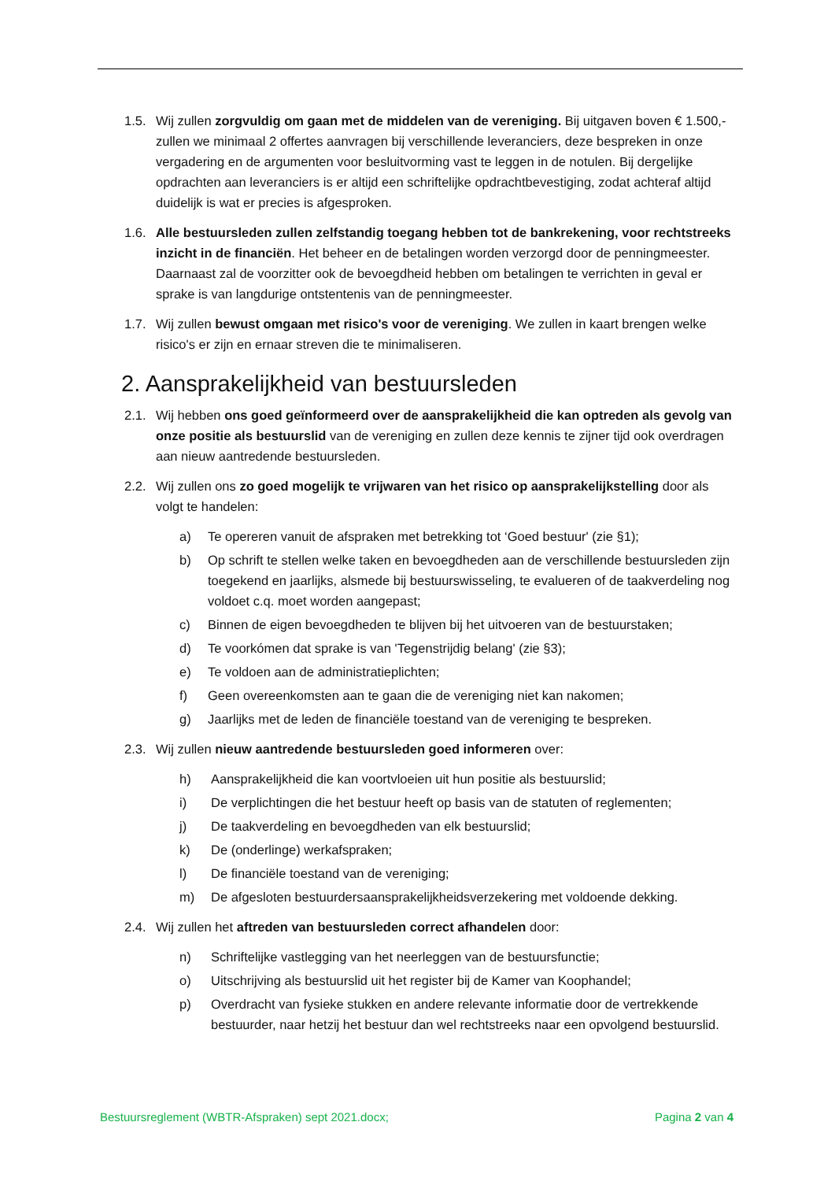1.5. Wij zullen zorgvuldig om gaan met de middelen van de vereniging. Bij uitgaven boven € 1.500,- zullen we minimaal 2 offertes aanvragen bij verschillende leveranciers, deze bespreken in onze vergadering en de argumenten voor besluitvorming vast te leggen in de notulen. Bij dergelijke opdrachten aan leveranciers is er altijd een schriftelijke opdrachtbevestiging, zodat achteraf altijd duidelijk is wat er precies is afgesproken.
1.6. Alle bestuursleden zullen zelfstandig toegang hebben tot de bankrekening, voor rechtstreeks inzicht in de financiën. Het beheer en de betalingen worden verzorgd door de penningmeester. Daarnaast zal de voorzitter ook de bevoegdheid hebben om betalingen te verrichten in geval er sprake is van langdurige ontstentenis van de penningmeester.
1.7. Wij zullen bewust omgaan met risico's voor de vereniging. We zullen in kaart brengen welke risico's er zijn en ernaar streven die te minimaliseren.
2. Aansprakelijkheid van bestuursleden
2.1. Wij hebben ons goed geïnformeerd over de aansprakelijkheid die kan optreden als gevolg van onze positie als bestuurslid van de vereniging en zullen deze kennis te zijner tijd ook overdragen aan nieuw aantredende bestuursleden.
2.2. Wij zullen ons zo goed mogelijk te vrijwaren van het risico op aansprakelijkstelling door als volgt te handelen:
a) Te opereren vanuit de afspraken met betrekking tot ‘Goed bestuur' (zie §1);
b) Op schrift te stellen welke taken en bevoegdheden aan de verschillende bestuursleden zijn toegekend en jaarlijks, alsmede bij bestuurswisseling, te evalueren of de taakverdeling nog voldoet c.q. moet worden aangepast;
c) Binnen de eigen bevoegdheden te blijven bij het uitvoeren van de bestuurstaken;
d) Te voorkómen dat sprake is van 'Tegenstrijdig belang' (zie §3);
e) Te voldoen aan de administratieplichten;
f) Geen overeenkomsten aan te gaan die de vereniging niet kan nakomen;
g) Jaarlijks met de leden de financiële toestand van de vereniging te bespreken.
2.3. Wij zullen nieuw aantredende bestuursleden goed informeren over:
h) Aansprakelijkheid die kan voortvloeien uit hun positie als bestuurslid;
i) De verplichtingen die het bestuur heeft op basis van de statuten of reglementen;
j) De taakverdeling en bevoegdheden van elk bestuurslid;
k) De (onderlinge) werkafspraken;
l) De financiële toestand van de vereniging;
m) De afgesloten bestuurdersaansprakelijkheidsverzekering met voldoende dekking.
2.4. Wij zullen het aftreden van bestuursleden correct afhandelen door:
n) Schriftelijke vastlegging van het neerleggen van de bestuursfunctie;
o) Uitschrijving als bestuurslid uit het register bij de Kamer van Koophandel;
p) Overdracht van fysieke stukken en andere relevante informatie door de vertrekkende bestuurder, naar hetzij het bestuur dan wel rechtstreeks naar een opvolgend bestuurslid.
Bestuursreglement (WBTR-Afspraken) sept 2021.docx; Pagina 2 van 4